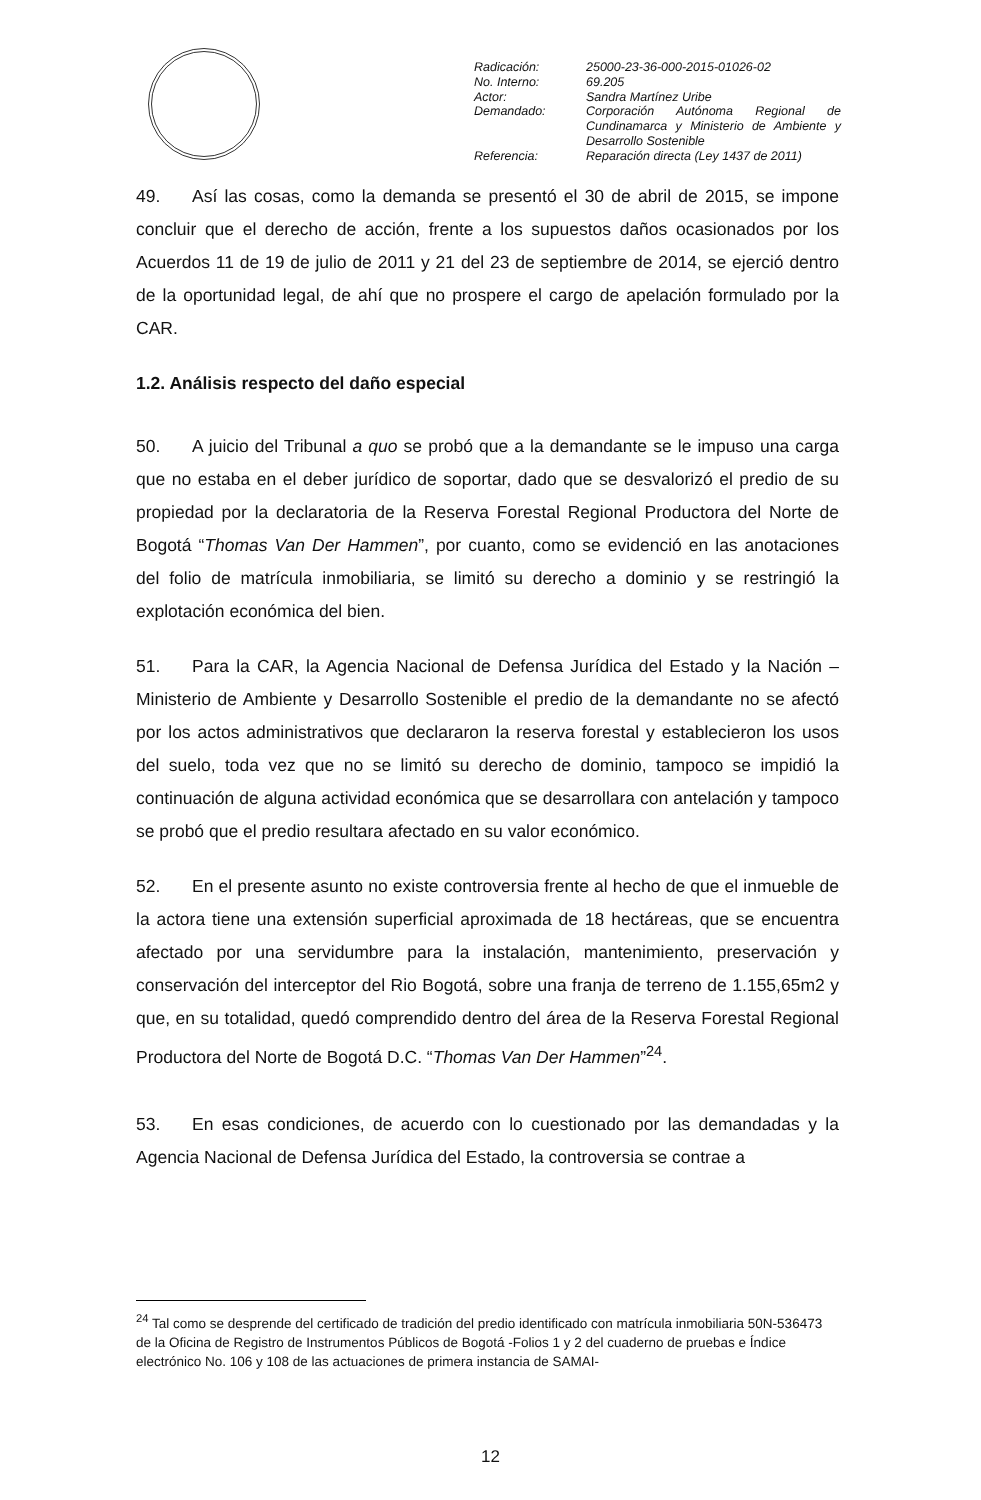| Radicación: | 25000-23-36-000-2015-01026-02 |
| No. Interno: | 69.205 |
| Actor: | Sandra Martínez Uribe |
| Demandado: | Corporación Autónoma Regional de Cundinamarca y Ministerio de Ambiente y Desarrollo Sostenible |
| Referencia: | Reparación directa (Ley 1437 de 2011) |
49. Así las cosas, como la demanda se presentó el 30 de abril de 2015, se impone concluir que el derecho de acción, frente a los supuestos daños ocasionados por los Acuerdos 11 de 19 de julio de 2011 y 21 del 23 de septiembre de 2014, se ejerció dentro de la oportunidad legal, de ahí que no prospere el cargo de apelación formulado por la CAR.
1.2. Análisis respecto del daño especial
50. A juicio del Tribunal a quo se probó que a la demandante se le impuso una carga que no estaba en el deber jurídico de soportar, dado que se desvalorizó el predio de su propiedad por la declaratoria de la Reserva Forestal Regional Productora del Norte de Bogotá “Thomas Van Der Hammen”, por cuanto, como se evidenció en las anotaciones del folio de matrícula inmobiliaria, se limitó su derecho a dominio y se restringió la explotación económica del bien.
51. Para la CAR, la Agencia Nacional de Defensa Jurídica del Estado y la Nación – Ministerio de Ambiente y Desarrollo Sostenible el predio de la demandante no se afectó por los actos administrativos que declararon la reserva forestal y establecieron los usos del suelo, toda vez que no se limitó su derecho de dominio, tampoco se impidió la continuación de alguna actividad económica que se desarrollara con antelación y tampoco se probó que el predio resultara afectado en su valor económico.
52. En el presente asunto no existe controversia frente al hecho de que el inmueble de la actora tiene una extensión superficial aproximada de 18 hectáreas, que se encuentra afectado por una servidumbre para la instalación, mantenimiento, preservación y conservación del interceptor del Rio Bogotá, sobre una franja de terreno de 1.155,65m2 y que, en su totalidad, quedó comprendido dentro del área de la Reserva Forestal Regional Productora del Norte de Bogotá D.C. “Thomas Van Der Hammen”<sup>24</sup>.
53. En esas condiciones, de acuerdo con lo cuestionado por las demandadas y la Agencia Nacional de Defensa Jurídica del Estado, la controversia se contrae a
<sup>24</sup> Tal como se desprende del certificado de tradición del predio identificado con matrícula inmobiliaria 50N-536473 de la Oficina de Registro de Instrumentos Públicos de Bogotá -Folios 1 y 2 del cuaderno de pruebas e Índice electrónico No. 106 y 108 de las actuaciones de primera instancia de SAMAI-
12